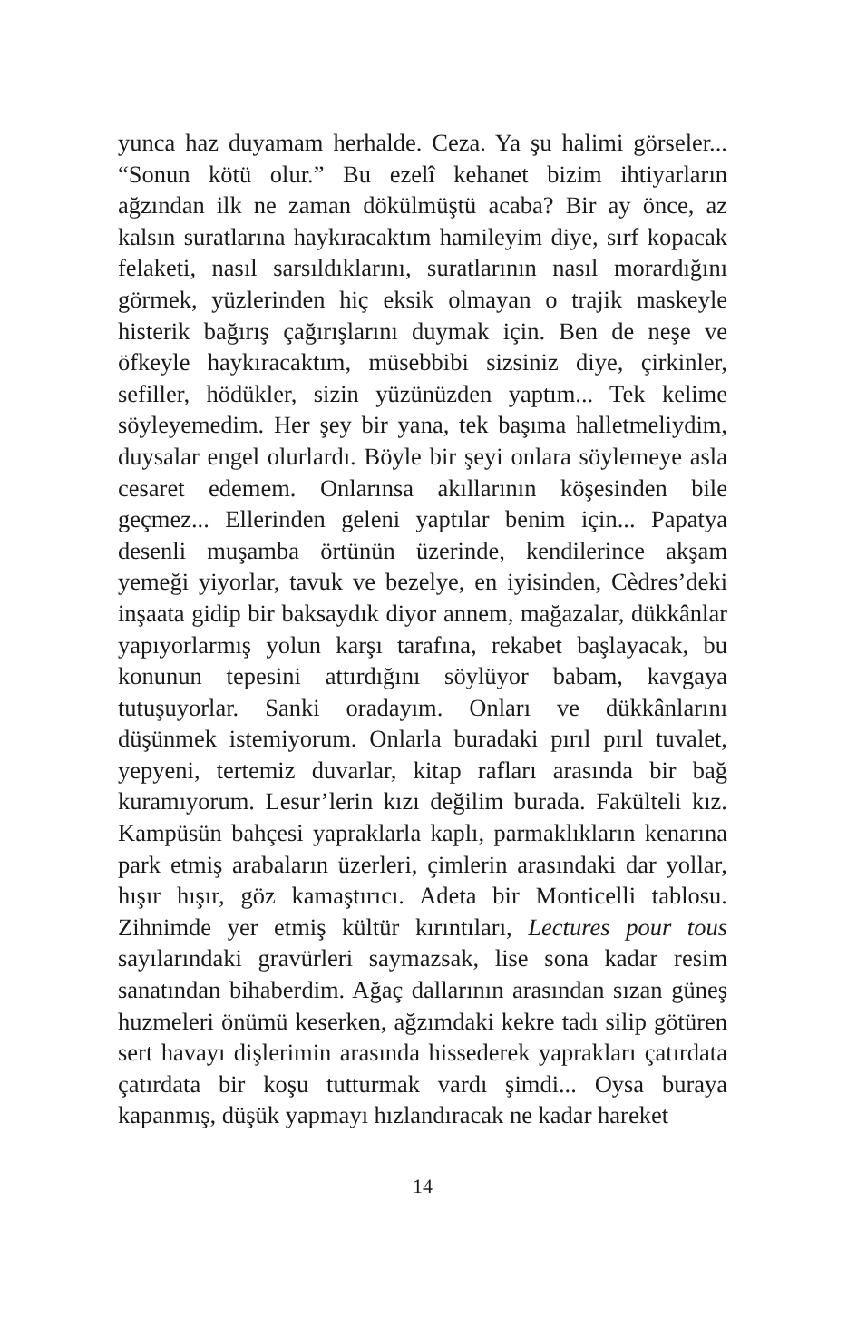yunca haz duyamam herhalde. Ceza. Ya şu halimi görseler... “Sonun kötü olur.” Bu ezelî kehanet bizim ihtiyarların ağzından ilk ne zaman dökülmüştü acaba? Bir ay önce, az kalsın suratlarına haykıracaktım hamileyim diye, sırf kopacak felaketi, nasıl sarsıldıklarını, suratlarının nasıl morardığını görmek, yüzlerinden hiç eksik olmayan o trajik maskeyle histerik bağırış çağırışlarını duymak için. Ben de neşe ve öfkeyle haykıracaktım, müsebbibi sizsiniz diye, çirkinler, sefiller, hödükler, sizin yüzünüzden yaptım... Tek kelime söyleyemedim. Her şey bir yana, tek başıma halletmeliydim, duysalar engel olurlardı. Böyle bir şeyi onlara söylemeye asla cesaret edemem. Onlarınsa akıllarının köşesinden bile geçmez... Ellerinden geleni yaptılar benim için... Papatya desenli muşamba örtünün üzerinde, kendilerince akşam yemeği yiyorlar, tavuk ve bezelye, en iyisinden, Cèdres’deki inşaata gidip bir baksaydık diyor annem, mağazalar, dükkânlar yapıyorlarmış yolun karşı tarafına, rekabet başlayacak, bu konunun tepesini attırdığını söylüyor babam, kavgaya tutuşuyorlar. Sanki oradayım. Onları ve dükkânlarını düşünmek istemiyorum. Onlarla buradaki pırıl pırıl tuvalet, yepyeni, tertemiz duvarlar, kitap rafları arasında bir bağ kuramıyorum. Lesur’lerin kızı değilim burada. Fakülteli kız. Kampüsün bahçesi yapraklarla kaplı, parmaklıkların kenarına park etmiş arabaların üzerleri, çimlerin arasındaki dar yollar, hışır hışır, göz kamaştırıcı. Adeta bir Monticelli tablosu. Zihnimde yer etmiş kültür kırıntıları, Lectures pour tous sayılarındaki gravürleri saymazsak, lise sona kadar resim sanatından bihaberdim. Ağaç dallarının arasından sızan güneş huzmeleri önümü keserken, ağzımdaki kekre tadı silip götüren sert havayı dişlerimin arasında hissederek yaprakları çatırdata çatırdata bir koşu tutturmak vardı şimdi... Oysa buraya kapanmış, düşük yapmayı hızlandıracak ne kadar hareket
14